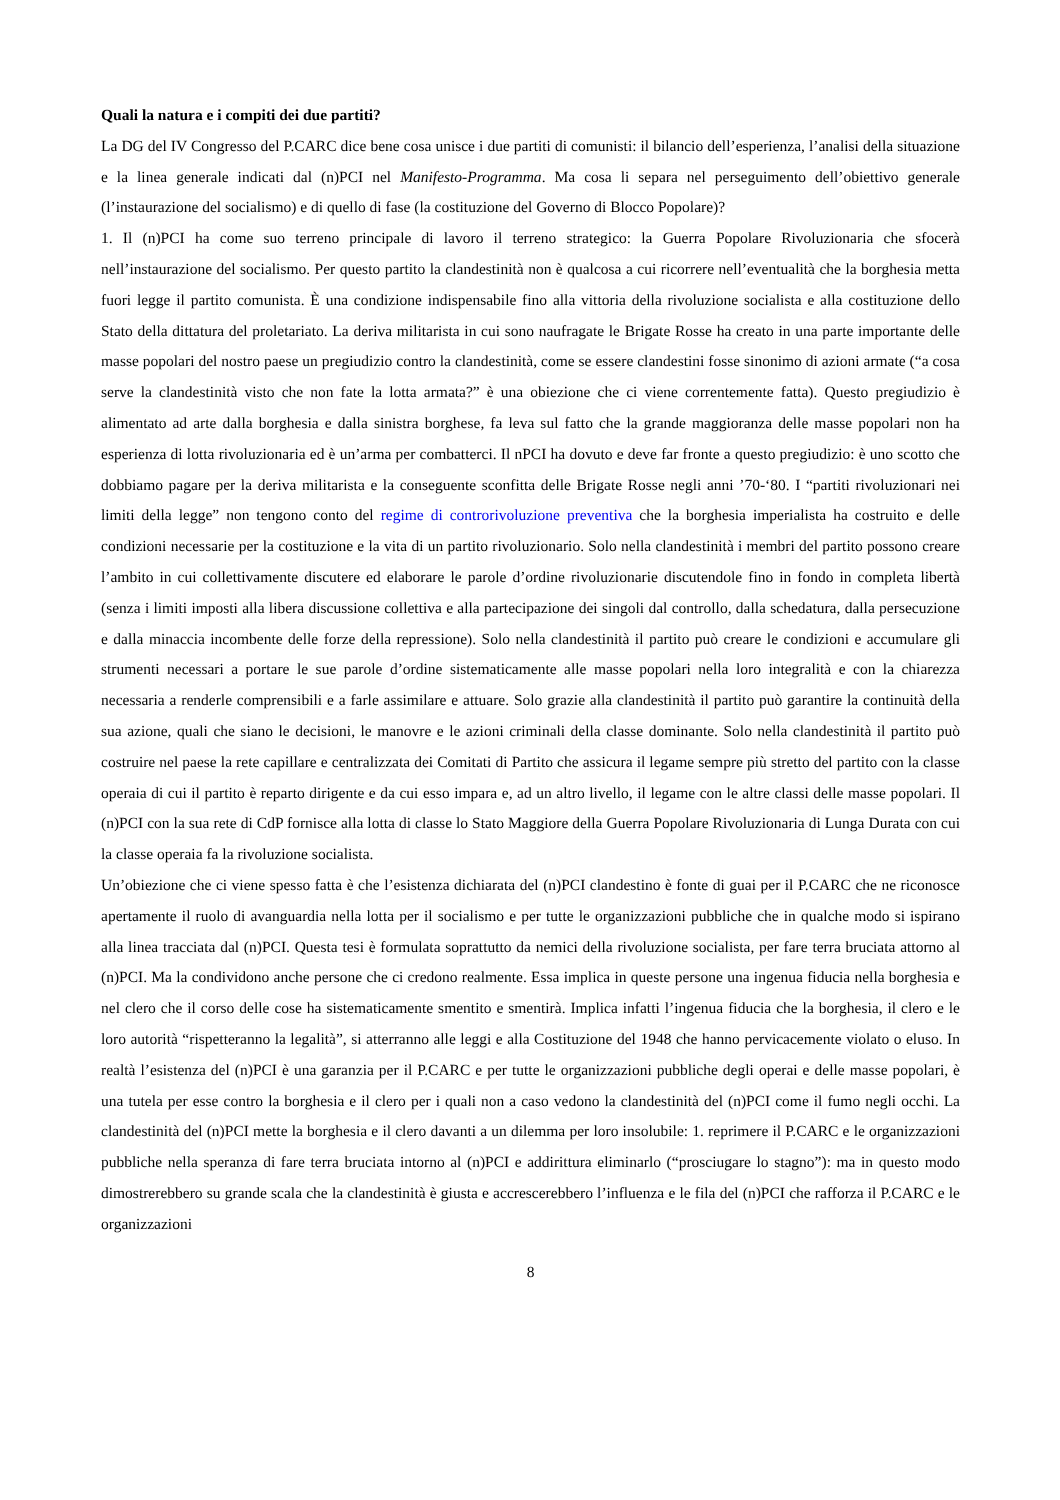Quali la natura e i compiti dei due partiti?
La DG del IV Congresso del P.CARC dice bene cosa unisce i due partiti di comunisti: il bilancio dell’esperienza, l’analisi della situazione e la linea generale indicati dal (n)PCI nel Manifesto-Programma. Ma cosa li separa nel perseguimento dell’obiettivo generale (l’instaurazione del socialismo) e di quello di fase (la costituzione del Governo di Blocco Popolare)?
1. Il (n)PCI ha come suo terreno principale di lavoro il terreno strategico: la Guerra Popolare Rivoluzionaria che sfocerà nell’instaurazione del socialismo. Per questo partito la clandestinità non è qualcosa a cui ricorrere nell’eventualità che la borghesia metta fuori legge il partito comunista. È una condizione indispensabile fino alla vittoria della rivoluzione socialista e alla costituzione dello Stato della dittatura del proletariato. La deriva militarista in cui sono naufragate le Brigate Rosse ha creato in una parte importante delle masse popolari del nostro paese un pregiudizio contro la clandestinità, come se essere clandestini fosse sinonimo di azioni armate (“a cosa serve la clandestinità visto che non fate la lotta armata?” è una obiezione che ci viene correntemente fatta). Questo pregiudizio è alimentato ad arte dalla borghesia e dalla sinistra borghese, fa leva sul fatto che la grande maggioranza delle masse popolari non ha esperienza di lotta rivoluzionaria ed è un’arma per combatterci. Il nPCI ha dovuto e deve far fronte a questo pregiudizio: è uno scotto che dobbiamo pagare per la deriva militarista e la conseguente sconfitta delle Brigate Rosse negli anni ’70-‘80. I “partiti rivoluzionari nei limiti della legge” non tengono conto del regime di controrivoluzione preventiva che la borghesia imperialista ha costruito e delle condizioni necessarie per la costituzione e la vita di un partito rivoluzionario. Solo nella clandestinità i membri del partito possono creare l’ambito in cui collettivamente discutere ed elaborare le parole d’ordine rivoluzionarie discutendole fino in fondo in completa libertà (senza i limiti imposti alla libera discussione collettiva e alla partecipazione dei singoli dal controllo, dalla schedatura, dalla persecuzione e dalla minaccia incombente delle forze della repressione). Solo nella clandestinità il partito può creare le condizioni e accumulare gli strumenti necessari a portare le sue parole d’ordine sistematicamente alle masse popolari nella loro integralità e con la chiarezza necessaria a renderle comprensibili e a farle assimilare e attuare. Solo grazie alla clandestinità il partito può garantire la continuità della sua azione, quali che siano le decisioni, le manovre e le azioni criminali della classe dominante. Solo nella clandestinità il partito può costruire nel paese la rete capillare e centralizzata dei Comitati di Partito che assicura il legame sempre più stretto del partito con la classe operaia di cui il partito è reparto dirigente e da cui esso impara e, ad un altro livello, il legame con le altre classi delle masse popolari. Il (n)PCI con la sua rete di CdP fornisce alla lotta di classe lo Stato Maggiore della Guerra Popolare Rivoluzionaria di Lunga Durata con cui la classe operaia fa la rivoluzione socialista.
Un’obiezione che ci viene spesso fatta è che l’esistenza dichiarata del (n)PCI clandestino è fonte di guai per il P.CARC che ne riconosce apertamente il ruolo di avanguardia nella lotta per il socialismo e per tutte le organizzazioni pubbliche che in qualche modo si ispirano alla linea tracciata dal (n)PCI. Questa tesi è formulata soprattutto da nemici della rivoluzione socialista, per fare terra bruciata attorno al (n)PCI. Ma la condividono anche persone che ci credono realmente. Essa implica in queste persone una ingenua fiducia nella borghesia e nel clero che il corso delle cose ha sistematicamente smentito e smentirà. Implica infatti l’ingenua fiducia che la borghesia, il clero e le loro autorità “rispetteranno la legalità”, si atterranno alle leggi e alla Costituzione del 1948 che hanno pervicacemente violato o eluso. In realtà l’esistenza del (n)PCI è una garanzia per il P.CARC e per tutte le organizzazioni pubbliche degli operai e delle masse popolari, è una tutela per esse contro la borghesia e il clero per i quali non a caso vedono la clandestinità del (n)PCI come il fumo negli occhi. La clandestinità del (n)PCI mette la borghesia e il clero davanti a un dilemma per loro insolubile: 1. reprimere il P.CARC e le organizzazioni pubbliche nella speranza di fare terra bruciata intorno al (n)PCI e addirittura eliminarlo (“prosciugare lo stagno”): ma in questo modo dimostrerebbero su grande scala che la clandestinità è giusta e accrescerebbero l’influenza e le fila del (n)PCI che rafforza il P.CARC e le organizzazioni
8